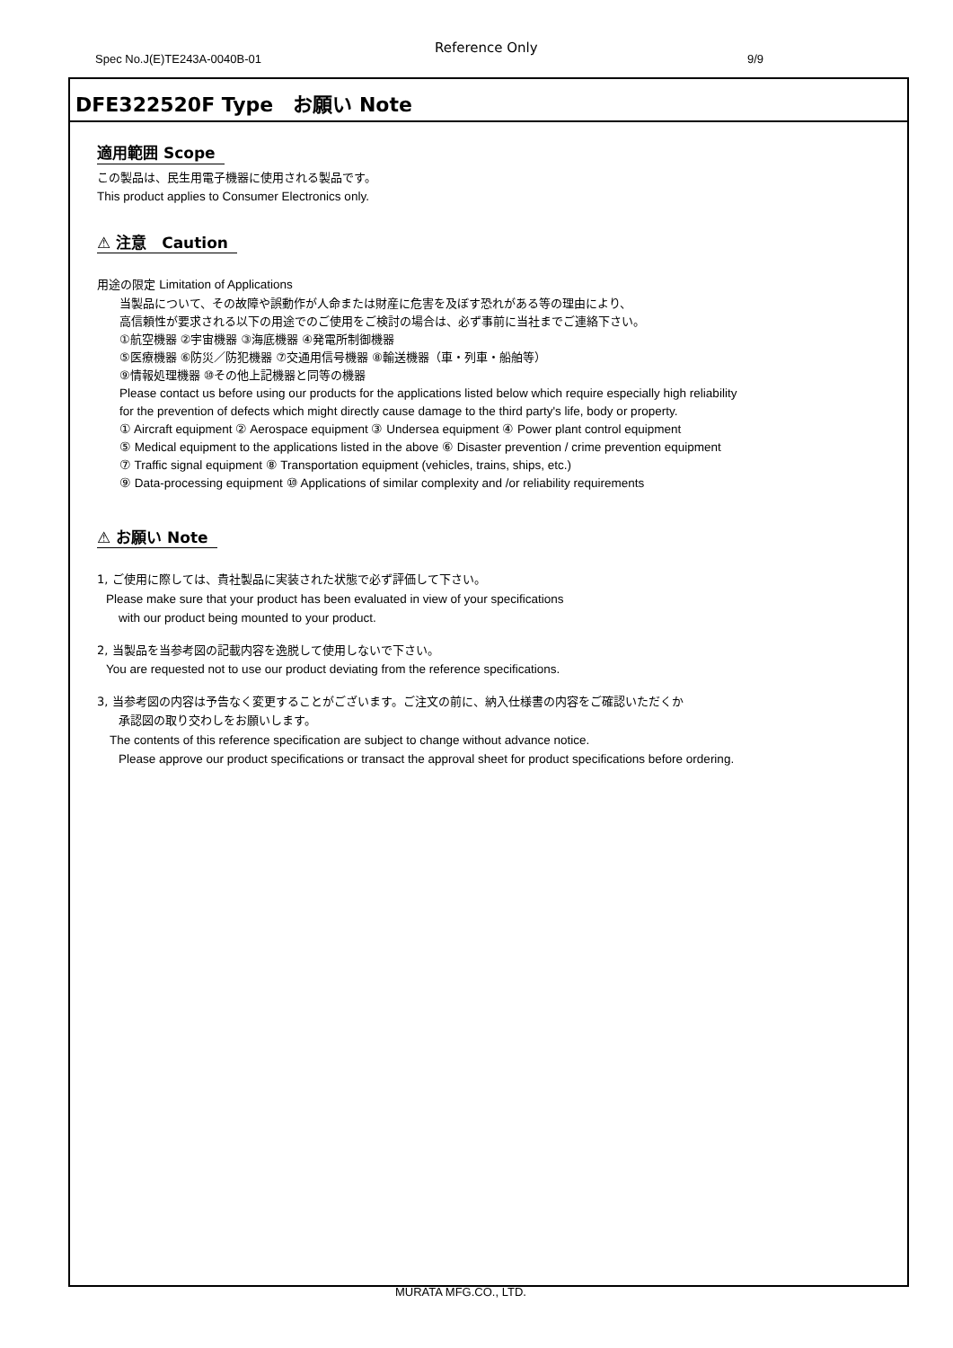Spec No.J(E)TE243A-0040B-01
Reference Only
9/9
DFE322520F Type　お願い Note
適用範囲 Scope
この製品は、民生用電子機器に使用される製品です。
This product applies to Consumer Electronics only.
⚠ 注意　Caution
用途の限定 Limitation of Applications
当製品について、その故障や誤動作が人命または財産に危害を及ぼす恐れがある等の理由により、
高信頼性が要求される以下の用途でのご使用をご検討の場合は、必ず事前に当社までご連絡下さい。
①航空機器 ②宇宙機器 ③海底機器 ④発電所制御機器
⑤医療機器 ⑥防災／防犯機器 ⑦交通用信号機器 ⑧輸送機器（車・列車・船舶等）
⑨情報処理機器 ⑩その他上記機器と同等の機器
Please contact us before using our products for the applications listed below which require especially high reliability
for the prevention of defects which might directly cause damage to the third party's life, body or property.
① Aircraft equipment ② Aerospace equipment ③ Undersea equipment ④ Power plant control equipment
⑤ Medical equipment to the applications listed in the above ⑥ Disaster prevention / crime prevention equipment
⑦ Traffic signal equipment ⑧ Transportation equipment (vehicles, trains, ships, etc.)
⑨ Data-processing equipment ⑩ Applications of similar complexity and /or reliability requirements
⚠ お願い Note
1, ご使用に際しては、貴社製品に実装された状態で必ず評価して下さい。
Please make sure that your product has been evaluated in view of your specifications
with our product being mounted to your product.
2, 当製品を当参考図の記載内容を逸脱して使用しないで下さい。
You are requested not to use our product deviating from the reference specifications.
3, 当参考図の内容は予告なく変更することがございます。ご注文の前に、納入仕様書の内容をご確認いただくか
承認図の取り交わしをお願いします。
The contents of this reference specification are subject to change without advance notice.
Please approve our product specifications or transact the approval sheet for product specifications before ordering.
MURATA MFG.CO., LTD.